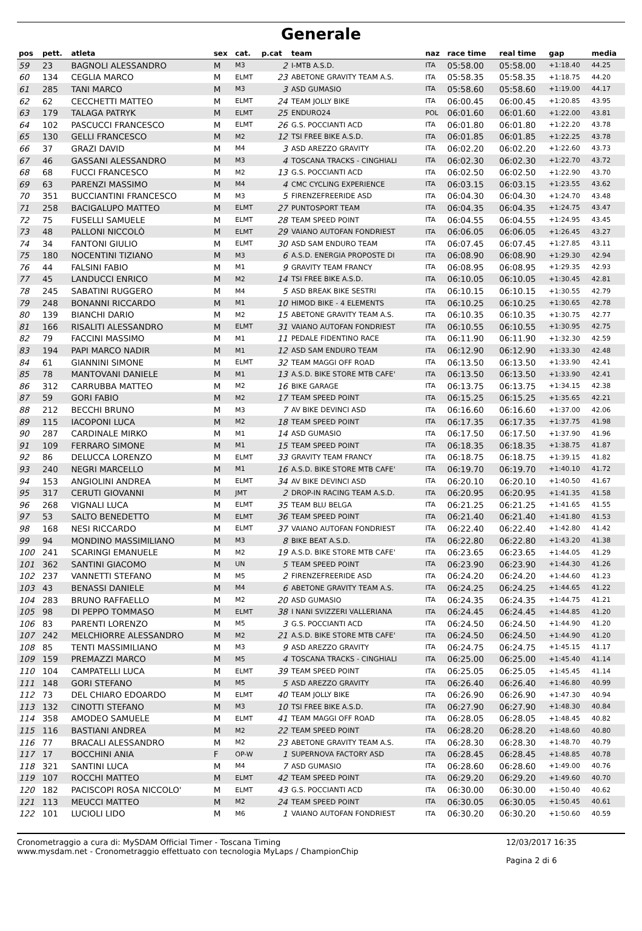Generale
| pos | pett. | atleta | sex | cat. | p.cat | team | naz | race time | real time | gap | media |
| --- | --- | --- | --- | --- | --- | --- | --- | --- | --- | --- | --- |
| 59 | 23 | BAGNOLI ALESSANDRO | M | M3 | 2 | I-MTB A.S.D. | ITA | 05:58.00 | 05:58.00 | +1:18.40 | 44.25 |
| 60 | 134 | CEGLIA MARCO | M | ELMT | 23 | ABETONE GRAVITY TEAM A.S. | ITA | 05:58.35 | 05:58.35 | +1:18.75 | 44.20 |
| 61 | 285 | TANI MARCO | M | M3 | 3 | ASD GUMASIO | ITA | 05:58.60 | 05:58.60 | +1:19.00 | 44.17 |
| 62 | 62 | CECCHETTI MATTEO | M | ELMT | 24 | TEAM JOLLY BIKE | ITA | 06:00.45 | 06:00.45 | +1:20.85 | 43.95 |
| 63 | 179 | TALAGA PATRYK | M | ELMT | 25 | ENDURO24 | POL | 06:01.60 | 06:01.60 | +1:22.00 | 43.81 |
| 64 | 102 | PASCUCCI FRANCESCO | M | ELMT | 26 | G.S. POCCIANTI ACD | ITA | 06:01.80 | 06:01.80 | +1:22.20 | 43.78 |
| 65 | 130 | GELLI FRANCESCO | M | M2 | 12 | TSI FREE BIKE A.S.D. | ITA | 06:01.85 | 06:01.85 | +1:22.25 | 43.78 |
| 66 | 37 | GRAZI DAVID | M | M4 | 3 | ASD AREZZO GRAVITY | ITA | 06:02.20 | 06:02.20 | +1:22.60 | 43.73 |
| 67 | 46 | GASSANI ALESSANDRO | M | M3 | 4 | TOSCANA TRACKS - CINGHIALI | ITA | 06:02.30 | 06:02.30 | +1:22.70 | 43.72 |
| 68 | 68 | FUCCI FRANCESCO | M | M2 | 13 | G.S. POCCIANTI ACD | ITA | 06:02.50 | 06:02.50 | +1:22.90 | 43.70 |
| 69 | 63 | PARENZI MASSIMO | M | M4 | 4 | CMC CYCLING EXPERIENCE | ITA | 06:03.15 | 06:03.15 | +1:23.55 | 43.62 |
| 70 | 351 | BUCCIANTINI FRANCESCO | M | M3 | 5 | FIRENZEFREERIDE ASD | ITA | 06:04.30 | 06:04.30 | +1:24.70 | 43.48 |
| 71 | 258 | BACIGALUPO MATTEO | M | ELMT | 27 | PUNTOSPORT TEAM | ITA | 06:04.35 | 06:04.35 | +1:24.75 | 43.47 |
| 72 | 75 | FUSELLI SAMUELE | M | ELMT | 28 | TEAM SPEED POINT | ITA | 06:04.55 | 06:04.55 | +1:24.95 | 43.45 |
| 73 | 48 | PALLONI NICCOLÒ | M | ELMT | 29 | VAIANO AUTOFAN FONDRIEST | ITA | 06:06.05 | 06:06.05 | +1:26.45 | 43.27 |
| 74 | 34 | FANTONI GIULIO | M | ELMT | 30 | ASD SAM ENDURO TEAM | ITA | 06:07.45 | 06:07.45 | +1:27.85 | 43.11 |
| 75 | 180 | NOCENTINI TIZIANO | M | M3 | 6 | A.S.D. ENERGIA PROPOSTE DI | ITA | 06:08.90 | 06:08.90 | +1:29.30 | 42.94 |
| 76 | 44 | FALSINI FABIO | M | M1 | 9 | GRAVITY TEAM FRANCY | ITA | 06:08.95 | 06:08.95 | +1:29.35 | 42.93 |
| 77 | 45 | LANDUCCI ENRICO | M | M2 | 14 | TSI FREE BIKE A.S.D. | ITA | 06:10.05 | 06:10.05 | +1:30.45 | 42.81 |
| 78 | 245 | SABATINI RUGGERO | M | M4 | 5 | ASD BREAK BIKE SESTRI | ITA | 06:10.15 | 06:10.15 | +1:30.55 | 42.79 |
| 79 | 248 | BONANNI RICCARDO | M | M1 | 10 | HIMOD BIKE - 4 ELEMENTS | ITA | 06:10.25 | 06:10.25 | +1:30.65 | 42.78 |
| 80 | 139 | BIANCHI DARIO | M | M2 | 15 | ABETONE GRAVITY TEAM A.S. | ITA | 06:10.35 | 06:10.35 | +1:30.75 | 42.77 |
| 81 | 166 | RISALITI ALESSANDRO | M | ELMT | 31 | VAIANO AUTOFAN FONDRIEST | ITA | 06:10.55 | 06:10.55 | +1:30.95 | 42.75 |
| 82 | 79 | FACCINI MASSIMO | M | M1 | 11 | PEDALE FIDENTINO RACE | ITA | 06:11.90 | 06:11.90 | +1:32.30 | 42.59 |
| 83 | 194 | PAPI MARCO NADIR | M | M1 | 12 | ASD SAM ENDURO TEAM | ITA | 06:12.90 | 06:12.90 | +1:33.30 | 42.48 |
| 84 | 61 | GIANNINI SIMONE | M | ELMT | 32 | TEAM MAGGI OFF ROAD | ITA | 06:13.50 | 06:13.50 | +1:33.90 | 42.41 |
| 85 | 78 | MANTOVANI DANIELE | M | M1 | 13 | A.S.D. BIKE STORE MTB CAFE' | ITA | 06:13.50 | 06:13.50 | +1:33.90 | 42.41 |
| 86 | 312 | CARRUBBA MATTEO | M | M2 | 16 | BIKE GARAGE | ITA | 06:13.75 | 06:13.75 | +1:34.15 | 42.38 |
| 87 | 59 | GORI FABIO | M | M2 | 17 | TEAM SPEED POINT | ITA | 06:15.25 | 06:15.25 | +1:35.65 | 42.21 |
| 88 | 212 | BECCHI BRUNO | M | M3 | 7 | AV BIKE DEVINCI ASD | ITA | 06:16.60 | 06:16.60 | +1:37.00 | 42.06 |
| 89 | 115 | IACOPONI LUCA | M | M2 | 18 | TEAM SPEED POINT | ITA | 06:17.35 | 06:17.35 | +1:37.75 | 41.98 |
| 90 | 287 | CARDINALE MIRKO | M | M1 | 14 | ASD GUMASIO | ITA | 06:17.50 | 06:17.50 | +1:37.90 | 41.96 |
| 91 | 109 | FERRARO SIMONE | M | M1 | 15 | TEAM SPEED POINT | ITA | 06:18.35 | 06:18.35 | +1:38.75 | 41.87 |
| 92 | 86 | DELUCCA LORENZO | M | ELMT | 33 | GRAVITY TEAM FRANCY | ITA | 06:18.75 | 06:18.75 | +1:39.15 | 41.82 |
| 93 | 240 | NEGRI MARCELLO | M | M1 | 16 | A.S.D. BIKE STORE MTB CAFE' | ITA | 06:19.70 | 06:19.70 | +1:40.10 | 41.72 |
| 94 | 153 | ANGIOLINI ANDREA | M | ELMT | 34 | AV BIKE DEVINCI ASD | ITA | 06:20.10 | 06:20.10 | +1:40.50 | 41.67 |
| 95 | 317 | CERUTI GIOVANNI | M | JMT | 2 | DROP-IN RACING TEAM A.S.D. | ITA | 06:20.95 | 06:20.95 | +1:41.35 | 41.58 |
| 96 | 268 | VIGNALI LUCA | M | ELMT | 35 | TEAM BLU BELGA | ITA | 06:21.25 | 06:21.25 | +1:41.65 | 41.55 |
| 97 | 53 | SALTO BENEDETTO | M | ELMT | 36 | TEAM SPEED POINT | ITA | 06:21.40 | 06:21.40 | +1:41.80 | 41.53 |
| 98 | 168 | NESI RICCARDO | M | ELMT | 37 | VAIANO AUTOFAN FONDRIEST | ITA | 06:22.40 | 06:22.40 | +1:42.80 | 41.42 |
| 99 | 94 | MONDINO MASSIMILIANO | M | M3 | 8 | BIKE BEAT A.S.D. | ITA | 06:22.80 | 06:22.80 | +1:43.20 | 41.38 |
| 100 | 241 | SCARINGI EMANUELE | M | M2 | 19 | A.S.D. BIKE STORE MTB CAFE' | ITA | 06:23.65 | 06:23.65 | +1:44.05 | 41.29 |
| 101 | 362 | SANTINI GIACOMO | M | UN | 5 | TEAM SPEED POINT | ITA | 06:23.90 | 06:23.90 | +1:44.30 | 41.26 |
| 102 | 237 | VANNETTI STEFANO | M | M5 | 2 | FIRENZEFREERIDE ASD | ITA | 06:24.20 | 06:24.20 | +1:44.60 | 41.23 |
| 103 | 43 | BENASSI DANIELE | M | M4 | 6 | ABETONE GRAVITY TEAM A.S. | ITA | 06:24.25 | 06:24.25 | +1:44.65 | 41.22 |
| 104 | 283 | BRUNO RAFFAELLO | M | M2 | 20 | ASD GUMASIO | ITA | 06:24.35 | 06:24.35 | +1:44.75 | 41.21 |
| 105 | 98 | DI PEPPO TOMMASO | M | ELMT | 38 | I NANI SVIZZERI VALLERIANA | ITA | 06:24.45 | 06:24.45 | +1:44.85 | 41.20 |
| 106 | 83 | PARENTI LORENZO | M | M5 | 3 | G.S. POCCIANTI ACD | ITA | 06:24.50 | 06:24.50 | +1:44.90 | 41.20 |
| 107 | 242 | MELCHIORRE ALESSANDRO | M | M2 | 21 | A.S.D. BIKE STORE MTB CAFE' | ITA | 06:24.50 | 06:24.50 | +1:44.90 | 41.20 |
| 108 | 85 | TENTI MASSIMILIANO | M | M3 | 9 | ASD AREZZO GRAVITY | ITA | 06:24.75 | 06:24.75 | +1:45.15 | 41.17 |
| 109 | 159 | PREMAZZI MARCO | M | M5 | 4 | TOSCANA TRACKS - CINGHIALI | ITA | 06:25.00 | 06:25.00 | +1:45.40 | 41.14 |
| 110 | 104 | CAMPATELLI LUCA | M | ELMT | 39 | TEAM SPEED POINT | ITA | 06:25.05 | 06:25.05 | +1:45.45 | 41.14 |
| 111 | 148 | GORI STEFANO | M | M5 | 5 | ASD AREZZO GRAVITY | ITA | 06:26.40 | 06:26.40 | +1:46.80 | 40.99 |
| 112 | 73 | DEL CHIARO EDOARDO | M | ELMT | 40 | TEAM JOLLY BIKE | ITA | 06:26.90 | 06:26.90 | +1:47.30 | 40.94 |
| 113 | 132 | CINOTTI STEFANO | M | M3 | 10 | TSI FREE BIKE A.S.D. | ITA | 06:27.90 | 06:27.90 | +1:48.30 | 40.84 |
| 114 | 358 | AMODEO SAMUELE | M | ELMT | 41 | TEAM MAGGI OFF ROAD | ITA | 06:28.05 | 06:28.05 | +1:48.45 | 40.82 |
| 115 | 116 | BASTIANI ANDREA | M | M2 | 22 | TEAM SPEED POINT | ITA | 06:28.20 | 06:28.20 | +1:48.60 | 40.80 |
| 116 | 77 | BRACALI ALESSANDRO | M | M2 | 23 | ABETONE GRAVITY TEAM A.S. | ITA | 06:28.30 | 06:28.30 | +1:48.70 | 40.79 |
| 117 | 17 | BOCCHINI ANIA | F | OP-W | 1 | SUPERNOVA FACTORY ASD | ITA | 06:28.45 | 06:28.45 | +1:48.85 | 40.78 |
| 118 | 321 | SANTINI LUCA | M | M4 | 7 | ASD GUMASIO | ITA | 06:28.60 | 06:28.60 | +1:49.00 | 40.76 |
| 119 | 107 | ROCCHI MATTEO | M | ELMT | 42 | TEAM SPEED POINT | ITA | 06:29.20 | 06:29.20 | +1:49.60 | 40.70 |
| 120 | 182 | PACISCOPI ROSA NICCOLO' | M | ELMT | 43 | G.S. POCCIANTI ACD | ITA | 06:30.00 | 06:30.00 | +1:50.40 | 40.62 |
| 121 | 113 | MEUCCI MATTEO | M | M2 | 24 | TEAM SPEED POINT | ITA | 06:30.05 | 06:30.05 | +1:50.45 | 40.61 |
| 122 | 101 | LUCIOLI LIDO | M | M6 | 1 | VAIANO AUTOFAN FONDRIEST | ITA | 06:30.20 | 06:30.20 | +1:50.60 | 40.59 |
Cronometraggio a cura di: MySDAM Official Timer - Toscana Timing
www.mysdam.net - Cronometraggio effettuato con tecnologia MyLaps / ChampionChip
12/03/2017 16:35
Pagina 2 di 6